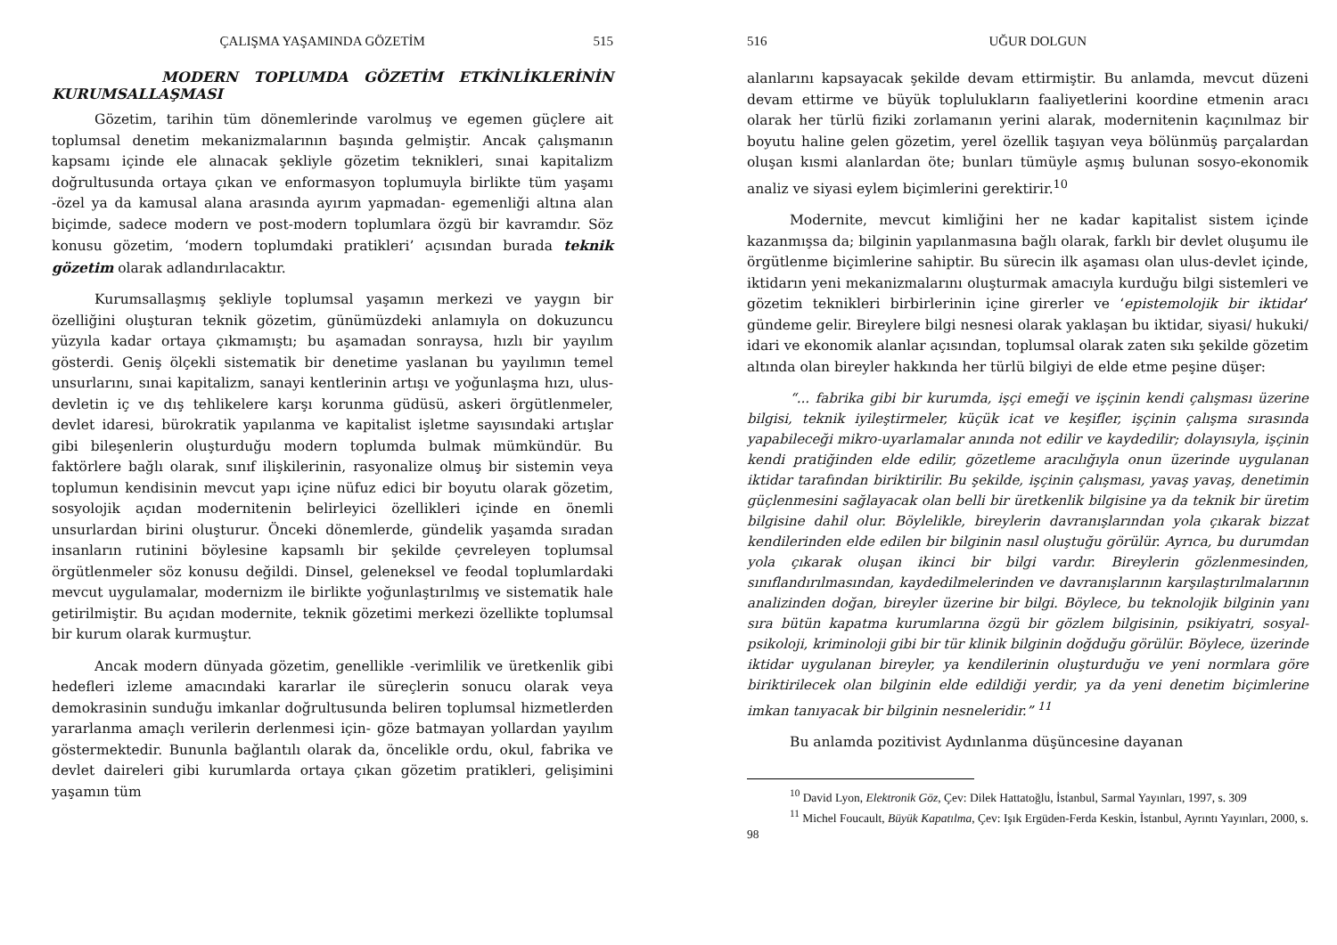ÇALIŞMA YAŞAMINDA GÖZETİM 515
MODERN TOPLUMDA GÖZETİM ETKİNLİKLERİNİN KURUMSALLAŞMASI
Gözetim, tarihin tüm dönemlerinde varolmuş ve egemen güçlere ait toplumsal denetim mekanizmalarının başında gelmiştir. Ancak çalışmanın kapsamı içinde ele alınacak şekliyle gözetim teknikleri, sınai kapitalizm doğrultusunda ortaya çıkan ve enformasyon toplumuyla birlikte tüm yaşamı -özel ya da kamusal alana arasında ayırım yapmadan- egemenliği altına alan biçimde, sadece modern ve post-modern toplumlara özgü bir kavramdır. Söz konusu gözetim, ‘modern toplumdaki pratikleri’ açısından burada teknik gözetim olarak adlandırılacaktır.
Kurumsallaşmış şekliyle toplumsal yaşamın merkezi ve yaygın bir özelliğini oluşturan teknik gözetim, günümüzdeki anlamıyla on dokuzuncu yüzyıla kadar ortaya çıkmamıştı; bu aşamadan sonraysa, hızlı bir yayılım gösterdi. Geniş ölçekli sistematik bir denetime yaslanan bu yayılımın temel unsurlarını, sınai kapitalizm, sanayi kentlerinin artışı ve yoğunlaşma hızı, ulus-devletin iç ve dış tehlikelere karşı korunma güdüsü, askeri örgütlenmeler, devlet idaresi, bürokratik yapılanma ve kapitalist işletme sayısındaki artışlar gibi bileşenlerin oluşturduğu modern toplumda bulmak mümkündür. Bu faktörlere bağlı olarak, sınıf ilişkilerinin, rasyonalize olmuş bir sistemin veya toplumun kendisinin mevcut yapı içine nüfuz edici bir boyutu olarak gözetim, sosyolojik açıdan modernitenin belirleyici özellikleri içinde en önemli unsurlardan birini oluşturur. Önceki dönemlerde, gündelik yaşamda sıradan insanların rutinini böylesine kapsamlı bir şekilde çevreleyen toplumsal örgütlenmeler söz konusu değildi. Dinsel, geleneksel ve feodal toplumlardaki mevcut uygulamalar, modernizm ile birlikte yoğunlaştırılmış ve sistematik hale getirilmiştir. Bu açıdan modernite, teknik gözetimi merkezi özellikte toplumsal bir kurum olarak kurmuştur.
Ancak modern dünyada gözetim, genellikle -verimlilik ve üretkenlik gibi hedefleri izleme amacındaki kararlar ile süreçlerin sonucu olarak veya demokrasinin sunduğu imkanlar doğrultusunda beliren toplumsal hizmetlerden yararlanma amaçlı verilerin derlenmesi için- göze batmayan yollardan yayılım göstermektedir. Bununla bağlantılı olarak da, öncelikle ordu, okul, fabrika ve devlet daireleri gibi kurumlarda ortaya çıkan gözetim pratikleri, gelişimini yaşamın tüm
516 UĞUR DOLGUN
alanlarını kapsayacak şekilde devam ettirmiştir. Bu anlamda, mevcut düzeni devam ettirme ve büyük toplulukların faaliyetlerini koordine etmenin aracı olarak her türlü fiziki zorlamanın yerini alarak, modernitenin kaçınılmaz bir boyutu haline gelen gözetim, yerel özellik taşıyan veya bölünmüş parçalardan oluşan kısmi alanlardan öte; bunları tümüyle aşmış bulunan sosyo-ekonomik analiz ve siyasi eylem biçimlerini gerektirir.<sup>10</sup>
Modernite, mevcut kimliğini her ne kadar kapitalist sistem içinde kazanmışsa da; bilginin yapılanmasına bağlı olarak, farklı bir devlet oluşumu ile örgütlenme biçimlerine sahiptir. Bu sürecin ilk aşaması olan ulus-devlet içinde, iktidarın yeni mekanizmalarını oluşturmak amacıyla kurduğu bilgi sistemleri ve gözetim teknikleri birbirlerinin içine girerler ve ‘epistemolojik bir iktidar’ gündeme gelir. Bireylere bilgi nesnesi olarak yaklaşan bu iktidar, siyasi/ hukuki/ idari ve ekonomik alanlar açısından, toplumsal olarak zaten sıkı şekilde gözetim altında olan bireyler hakkında her türlü bilgiyi de elde etme peşine düşer:
“... fabrika gibi bir kurumda, işçi emeği ve işçinin kendi çalışması üzerine bilgisi, teknik iyileştirmeler, küçük icat ve keşifler, işçinin çalışma sırasında yapabileceği mikro-uyarlamalar anında not edilir ve kaydedilir; dolayısıyla, işçinin kendi pratiğinden elde edilir, gözetleme aracılığıyla onun üzerinde uygulanan iktidar tarafından biriktirilir. Bu şekilde, işçinin çalışması, yavaş yavaş, denetimin güçlenmesini sağlayacak olan belli bir üretkenlik bilgisine ya da teknik bir üretim bilgisine dahil olur. Böylelikle, bireylerin davranışlarından yola çıkarak bizzat kendilerinden elde edilen bir bilginin nasıl oluştuğu görülür. Ayrıca, bu durumdan yola çıkarak oluşan ikinci bir bilgi vardır. Bireylerin gözlenmesinden, sınıflandırılmasından, kaydedilmelerinden ve davranışlarının karşılaştırılmalarının analizinden doğan, bireyler üzerine bir bilgi. Böylece, bu teknolojik bilginin yanı sıra bütün kapatma kurumlarına özgü bir gözlem bilgisinin, psikiyatri, sosyal-psikoloji, kriminoloji gibi bir tür klinik bilginin doğduğu görülür. Böylece, üzerinde iktidar uygulanan bireyler, ya kendilerinin oluşturduğu ve yeni normlara göre biriktirilecek olan bilginin elde edildiği yerdir, ya da yeni denetim biçimlerine imkan tanıyacak bir bilginin nesneleridir.” <sup>11</sup>
Bu anlamda pozitivist Aydınlanma düşüncesine dayanan
<sup>10</sup> David Lyon, Elektronik Göz, Çev: Dilek Hattatoğlu, İstanbul, Sarmal Yayınları, 1997, s. 309
<sup>11</sup> Michel Foucault, Büyük Kapatılma, Çev: Işık Ergüden-Ferda Keskin, İstanbul, Ayrıntı Yayınları, 2000, s. 98